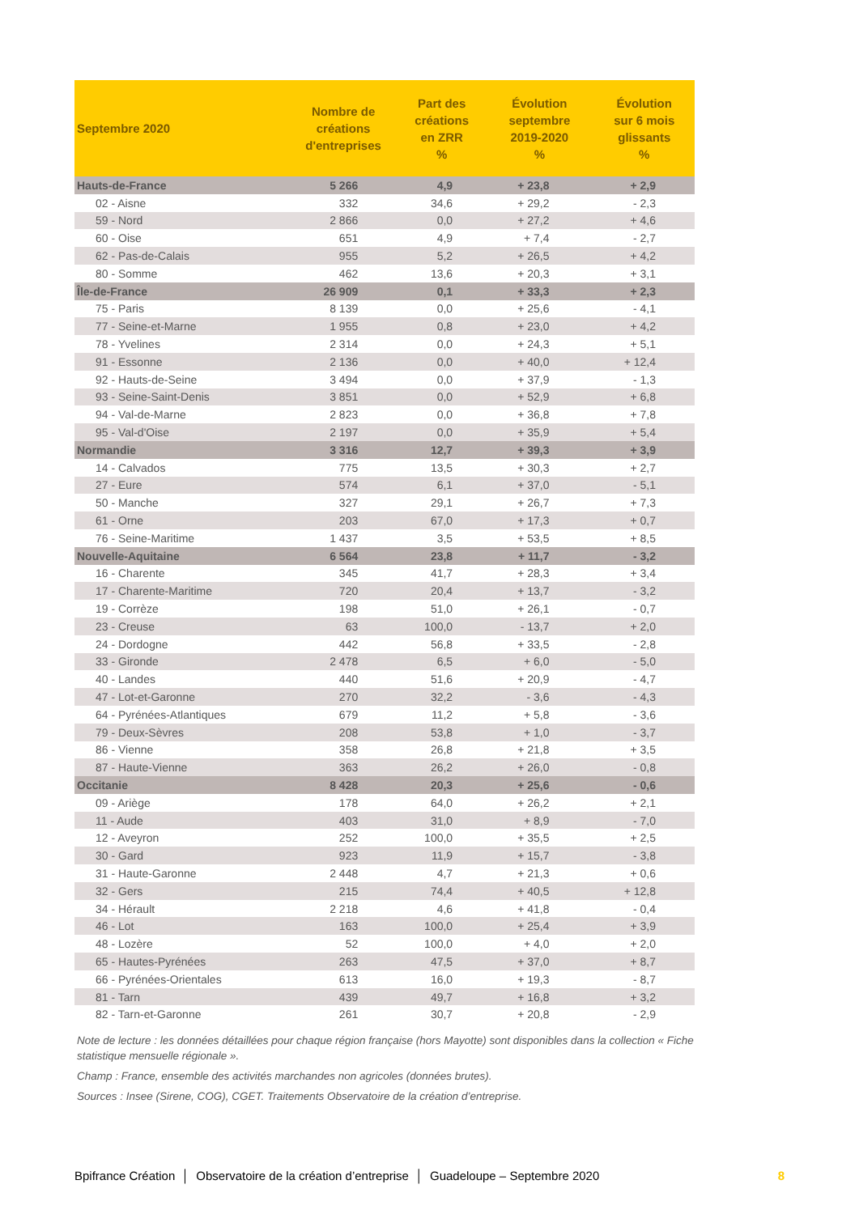| Septembre 2020 | Nombre de créations d'entreprises | Part des créations en ZRR % | Évolution septembre 2019-2020 % | Évolution sur 6 mois glissants % |
| --- | --- | --- | --- | --- |
| Hauts-de-France | 5 266 | 4,9 | + 23,8 | + 2,9 |
| 02 - Aisne | 332 | 34,6 | + 29,2 | - 2,3 |
| 59 - Nord | 2 866 | 0,0 | + 27,2 | + 4,6 |
| 60 - Oise | 651 | 4,9 | + 7,4 | - 2,7 |
| 62 - Pas-de-Calais | 955 | 5,2 | + 26,5 | + 4,2 |
| 80 - Somme | 462 | 13,6 | + 20,3 | + 3,1 |
| Île-de-France | 26 909 | 0,1 | + 33,3 | + 2,3 |
| 75 - Paris | 8 139 | 0,0 | + 25,6 | - 4,1 |
| 77 - Seine-et-Marne | 1 955 | 0,8 | + 23,0 | + 4,2 |
| 78 - Yvelines | 2 314 | 0,0 | + 24,3 | + 5,1 |
| 91 - Essonne | 2 136 | 0,0 | + 40,0 | + 12,4 |
| 92 - Hauts-de-Seine | 3 494 | 0,0 | + 37,9 | - 1,3 |
| 93 - Seine-Saint-Denis | 3 851 | 0,0 | + 52,9 | + 6,8 |
| 94 - Val-de-Marne | 2 823 | 0,0 | + 36,8 | + 7,8 |
| 95 - Val-d'Oise | 2 197 | 0,0 | + 35,9 | + 5,4 |
| Normandie | 3 316 | 12,7 | + 39,3 | + 3,9 |
| 14 - Calvados | 775 | 13,5 | + 30,3 | + 2,7 |
| 27 - Eure | 574 | 6,1 | + 37,0 | - 5,1 |
| 50 - Manche | 327 | 29,1 | + 26,7 | + 7,3 |
| 61 - Orne | 203 | 67,0 | + 17,3 | + 0,7 |
| 76 - Seine-Maritime | 1 437 | 3,5 | + 53,5 | + 8,5 |
| Nouvelle-Aquitaine | 6 564 | 23,8 | + 11,7 | - 3,2 |
| 16 - Charente | 345 | 41,7 | + 28,3 | + 3,4 |
| 17 - Charente-Maritime | 720 | 20,4 | + 13,7 | - 3,2 |
| 19 - Corrèze | 198 | 51,0 | + 26,1 | - 0,7 |
| 23 - Creuse | 63 | 100,0 | - 13,7 | + 2,0 |
| 24 - Dordogne | 442 | 56,8 | + 33,5 | - 2,8 |
| 33 - Gironde | 2 478 | 6,5 | + 6,0 | - 5,0 |
| 40 - Landes | 440 | 51,6 | + 20,9 | - 4,7 |
| 47 - Lot-et-Garonne | 270 | 32,2 | - 3,6 | - 4,3 |
| 64 - Pyrénées-Atlantiques | 679 | 11,2 | + 5,8 | - 3,6 |
| 79 - Deux-Sèvres | 208 | 53,8 | + 1,0 | - 3,7 |
| 86 - Vienne | 358 | 26,8 | + 21,8 | + 3,5 |
| 87 - Haute-Vienne | 363 | 26,2 | + 26,0 | - 0,8 |
| Occitanie | 8 428 | 20,3 | + 25,6 | - 0,6 |
| 09 - Ariège | 178 | 64,0 | + 26,2 | + 2,1 |
| 11 - Aude | 403 | 31,0 | + 8,9 | - 7,0 |
| 12 - Aveyron | 252 | 100,0 | + 35,5 | + 2,5 |
| 30 - Gard | 923 | 11,9 | + 15,7 | - 3,8 |
| 31 - Haute-Garonne | 2 448 | 4,7 | + 21,3 | + 0,6 |
| 32 - Gers | 215 | 74,4 | + 40,5 | + 12,8 |
| 34 - Hérault | 2 218 | 4,6 | + 41,8 | - 0,4 |
| 46 - Lot | 163 | 100,0 | + 25,4 | + 3,9 |
| 48 - Lozère | 52 | 100,0 | + 4,0 | + 2,0 |
| 65 - Hautes-Pyrénées | 263 | 47,5 | + 37,0 | + 8,7 |
| 66 - Pyrénées-Orientales | 613 | 16,0 | + 19,3 | - 8,7 |
| 81 - Tarn | 439 | 49,7 | + 16,8 | + 3,2 |
| 82 - Tarn-et-Garonne | 261 | 30,7 | + 20,8 | - 2,9 |
Note de lecture : les données détaillées pour chaque région française (hors Mayotte) sont disponibles dans la collection « Fiche statistique mensuelle régionale ».
Champ : France, ensemble des activités marchandes non agricoles (données brutes).
Sources : Insee (Sirene, COG), CGET. Traitements Observatoire de la création d’entreprise.
Bpifrance Création │ Observatoire de la création d’entreprise │ Guadeloupe – Septembre 2020 8